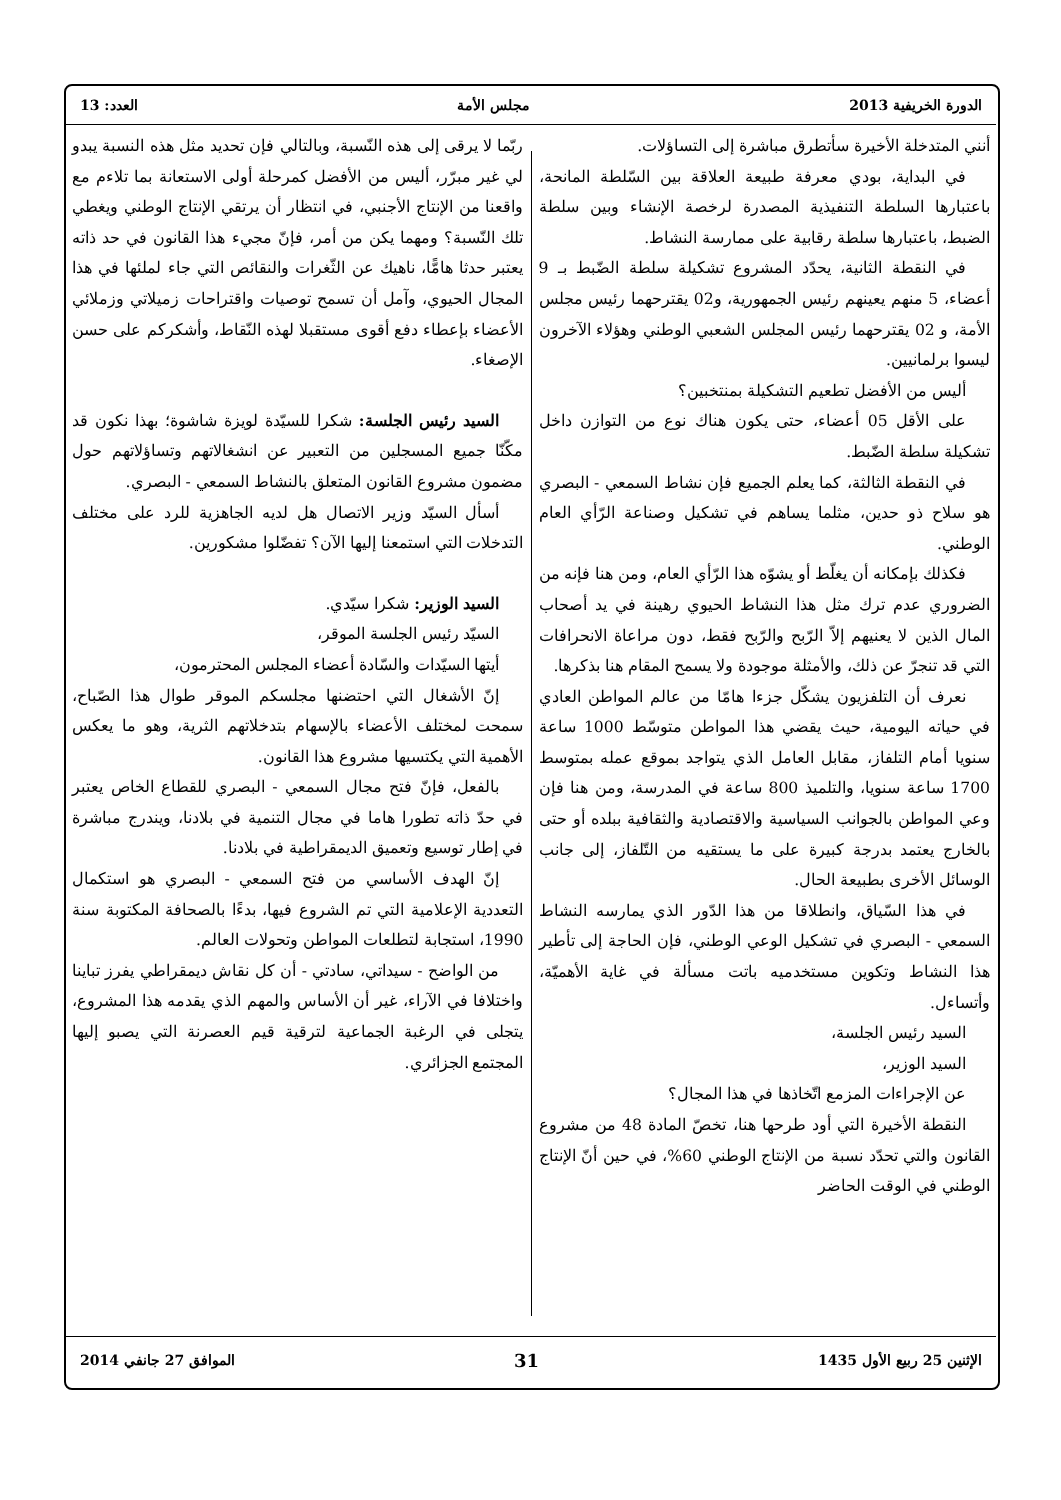الدورة الخريفية 2013 مجلس الأمة العدد: 13
أنني المتدخلة الأخيرة سأتطرق مباشرة إلى التساؤلات.
في البداية، بودي معرفة طبيعة العلاقة بين السّلطة المانحة، باعتبارها السلطة التنفيذية المصدرة لرخصة الإنشاء وبين سلطة الضبط، باعتبارها سلطة رقابية على ممارسة النشاط.
في النقطة الثانية، يحدّد المشروع تشكيلة سلطة الضّبط بـ 9 أعضاء، 5 منهم يعينهم رئيس الجمهورية، و02 يقترحهما رئيس مجلس الأمة، و 02 يقترحهما رئيس المجلس الشعبي الوطني وهؤلاء الآخرون ليسوا برلمانيين.
أليس من الأفضل تطعيم التشكيلة بمنتخبين؟
على الأقل 05 أعضاء، حتى يكون هناك نوع من التوازن داخل تشكيلة سلطة الضّبط.
في النقطة الثالثة، كما يعلم الجميع فإن نشاط السمعي - البصري هو سلاح ذو حدين، مثلما يساهم في تشكيل وصناعة الرّأي العام الوطني.
فكذلك بإمكانه أن يغلّط أو يشوّه هذا الرّأي العام، ومن هنا فإنه من الضروري عدم ترك مثل هذا النشاط الحيوي رهينة في يد أصحاب المال الذين لا يعنيهم إلاّ الرّبح والرّبح فقط، دون مراعاة الانحرافات التي قد تنجرّ عن ذلك، والأمثلة موجودة ولا يسمح المقام هنا بذكرها.
نعرف أن التلفزيون يشكّل جزءا هامّا من عالم المواطن العادي في حياته اليومية، حيث يقضي هذا المواطن متوسّط 1000 ساعة سنويا أمام التلفاز، مقابل العامل الذي يتواجد بموقع عمله بمتوسط 1700 ساعة سنويا، والتلميذ 800 ساعة في المدرسة، ومن هنا فإن وعي المواطن بالجوانب السياسية والاقتصادية والثقافية ببلده أو حتى بالخارج يعتمد بدرجة كبيرة على ما يستقيه من التّلفاز، إلى جانب الوسائل الأخرى بطبيعة الحال.
في هذا السّياق، وانطلاقا من هذا الدّور الذي يمارسه النشاط السمعي - البصري في تشكيل الوعي الوطني، فإن الحاجة إلى تأطير هذا النشاط وتكوين مستخدميه باتت مسألة في غاية الأهميّة، وأتساءل.
السيد رئيس الجلسة،
السيد الوزير،
عن الإجراءات المزمع اتّخاذها في هذا المجال؟
النقطة الأخيرة التي أود طرحها هنا، تخصّ المادة 48 من مشروع القانون والتي تحدّد نسبة من الإنتاج الوطني 60%، في حين أنّ الإنتاج الوطني في الوقت الحاضر
ربّما لا يرقى إلى هذه النّسبة، وبالتالي فإن تحديد مثل هذه النسبة يبدو لي غير مبرّر، أليس من الأفضل كمرحلة أولى الاستعانة بما تلاءم مع واقعنا من الإنتاج الأجنبي، في انتظار أن يرتقي الإنتاج الوطني ويغطي تلك النّسبة؟ ومهما يكن من أمر، فإنّ مجيء هذا القانون في حد ذاته يعتبر حدثا هامًّا، ناهيك عن الثّغرات والنقائص التي جاء لملئها في هذا المجال الحيوي، وآمل أن تسمح توصيات واقتراحات زميلاتي وزملائي الأعضاء بإعطاء دفع أقوى مستقبلا لهذه النّقاط، وأشكركم على حسن الإصغاء.
السيد رئيس الجلسة: شكرا للسيّدة لويزة شاشوة؛ بهذا نكون قد مكّنّا جميع المسجلين من التعبير عن انشغالاتهم وتساؤلاتهم حول مضمون مشروع القانون المتعلق بالنشاط السمعي - البصري.
أسأل السيّد وزير الاتصال هل لديه الجاهزية للرد على مختلف التدخلات التي استمعنا إليها الآن؟ تفضّلوا مشكورين.
السيد الوزير: شكرا سيّدي.
السيّد رئيس الجلسة الموقر،
أيتها السيّدات والسّادة أعضاء المجلس المحترمون،
إنّ الأشغال التي احتضنها مجلسكم الموقر طوال هذا الصّباح، سمحت لمختلف الأعضاء بالإسهام بتدخلاتهم الثرية، وهو ما يعكس الأهمية التي يكتسيها مشروع هذا القانون.
بالفعل، فإنّ فتح مجال السمعي - البصري للقطاع الخاص يعتبر في حدّ ذاته تطورا هاما في مجال التنمية في بلادنا، ويندرج مباشرة في إطار توسيع وتعميق الديمقراطية في بلادنا.
إنّ الهدف الأساسي من فتح السمعي - البصري هو استكمال التعددية الإعلامية التي تم الشروع فيها، بدءًا بالصحافة المكتوبة سنة 1990، استجابة لتطلعات المواطن وتحولات العالم.
من الواضح - سيداتي، سادتي - أن كل نقاش ديمقراطي يفرز تباينا واختلافا في الآراء، غير أن الأساس والمهم الذي يقدمه هذا المشروع، يتجلى في الرغبة الجماعية لترقية قيم العصرنة التي يصبو إليها المجتمع الجزائري.
الإثنين 25 ربيع الأول 1435 31 الموافق 27 جانفي 2014